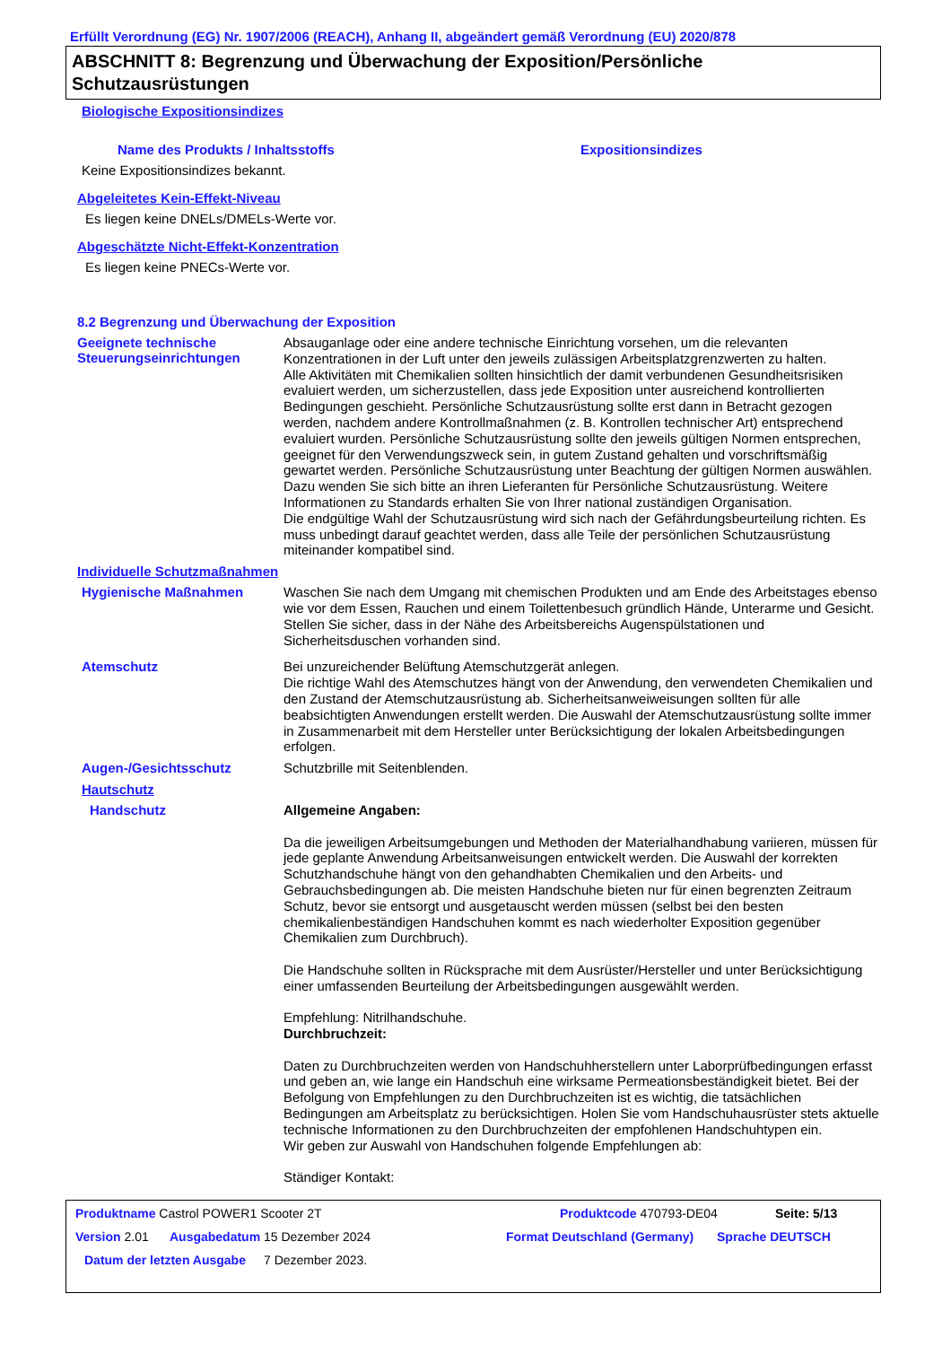Erfüllt Verordnung (EG) Nr. 1907/2006 (REACH), Anhang II, abgeändert gemäß Verordnung (EU) 2020/878
ABSCHNITT 8: Begrenzung und Überwachung der Exposition/Persönliche Schutzausrüstungen
Biologische Expositionsindizes
Name des Produkts / Inhaltsstoffs Expositionsindizes
Keine Expositionsindizes bekannt.
Abgeleitetes Kein-Effekt-Niveau
Es liegen keine DNELs/DMELs-Werte vor.
Abgeschätzte Nicht-Effekt-Konzentration
Es liegen keine PNECs-Werte vor.
8.2 Begrenzung und Überwachung der Exposition
Geeignete technische Steuerungseinrichtungen
Absauganlage oder eine andere technische Einrichtung vorsehen, um die relevanten Konzentrationen in der Luft unter den jeweils zulässigen Arbeitsplatzgrenzwerten zu halten.
Alle Aktivitäten mit Chemikalien sollten hinsichtlich der damit verbundenen Gesundheitsrisiken evaluiert werden, um sicherzustellen, dass jede Exposition unter ausreichend kontrollierten Bedingungen geschieht. Persönliche Schutzausrüstung sollte erst dann in Betracht gezogen werden, nachdem andere Kontrollmaßnahmen (z. B. Kontrollen technischer Art) entsprechend evaluiert wurden. Persönliche Schutzausrüstung sollte den jeweils gültigen Normen entsprechen, geeignet für den Verwendungszweck sein, in gutem Zustand gehalten und vorschriftsmäßig gewartet werden. Persönliche Schutzausrüstung unter Beachtung der gültigen Normen auswählen. Dazu wenden Sie sich bitte an ihren Lieferanten für Persönliche Schutzausrüstung. Weitere Informationen zu Standards erhalten Sie von Ihrer national zuständigen Organisation.
Die endgültige Wahl der Schutzausrüstung wird sich nach der Gefährdungsbeurteilung richten. Es muss unbedingt darauf geachtet werden, dass alle Teile der persönlichen Schutzausrüstung miteinander kompatibel sind.
Individuelle Schutzmaßnahmen
Hygienische Maßnahmen
Waschen Sie nach dem Umgang mit chemischen Produkten und am Ende des Arbeitstages ebenso wie vor dem Essen, Rauchen und einem Toilettenbesuch gründlich Hände, Unterarme und Gesicht. Stellen Sie sicher, dass in der Nähe des Arbeitsbereichs Augenspülstationen und Sicherheitsduschen vorhanden sind.
Atemschutz
Bei unzureichender Belüftung Atemschutzgerät anlegen.
Die richtige Wahl des Atemschutzes hängt von der Anwendung, den verwendeten Chemikalien und den Zustand der Atemschutzausrüstung ab. Sicherheitsanweiweisungen sollten für alle beabsichtigten Anwendungen erstellt werden. Die Auswahl der Atemschutzausrüstung sollte immer in Zusammenarbeit mit dem Hersteller unter Berücksichtigung der lokalen Arbeitsbedingungen erfolgen.
Augen-/Gesichtsschutz
Schutzbrille mit Seitenblenden.
Hautschutz
Handschutz
Allgemeine Angaben:
Da die jeweiligen Arbeitsumgebungen und Methoden der Materialhandhabung variieren, müssen für jede geplante Anwendung Arbeitsanweisungen entwickelt werden. Die Auswahl der korrekten Schutzhandschuhe hängt von den gehandhabten Chemikalien und den Arbeits- und Gebrauchsbedingungen ab. Die meisten Handschuhe bieten nur für einen begrenzten Zeitraum Schutz, bevor sie entsorgt und ausgetauscht werden müssen (selbst bei den besten chemikalienbeständigen Handschuhen kommt es nach wiederholter Exposition gegenüber Chemikalien zum Durchbruch).
Die Handschuhe sollten in Rücksprache mit dem Ausrüster/Hersteller und unter Berücksichtigung einer umfassenden Beurteilung der Arbeitsbedingungen ausgewählt werden.
Empfehlung: Nitrilhandschuhe.
Durchbruchzeit:
Daten zu Durchbruchzeiten werden von Handschuhherstellern unter Laborprüfbedingungen erfasst und geben an, wie lange ein Handschuh eine wirksame Permeationsbeständigkeit bietet. Bei der Befolgung von Empfehlungen zu den Durchbruchzeiten ist es wichtig, die tatsächlichen Bedingungen am Arbeitsplatz zu berücksichtigen. Holen Sie vom Handschuhausrüster stets aktuelle technische Informationen zu den Durchbruchzeiten der empfohlenen Handschuhtypen ein.
Wir geben zur Auswahl von Handschuhen folgende Empfehlungen ab:
Ständiger Kontakt:
Produktname Castrol POWER1 Scooter 2T Produktcode 470793-DE04 Seite: 5/13
Version 2.01 Ausgabedatum 15 Dezember 2024 Format Deutschland (Germany) Sprache DEUTSCH
Datum der letzten Ausgabe 7 Dezember 2023.